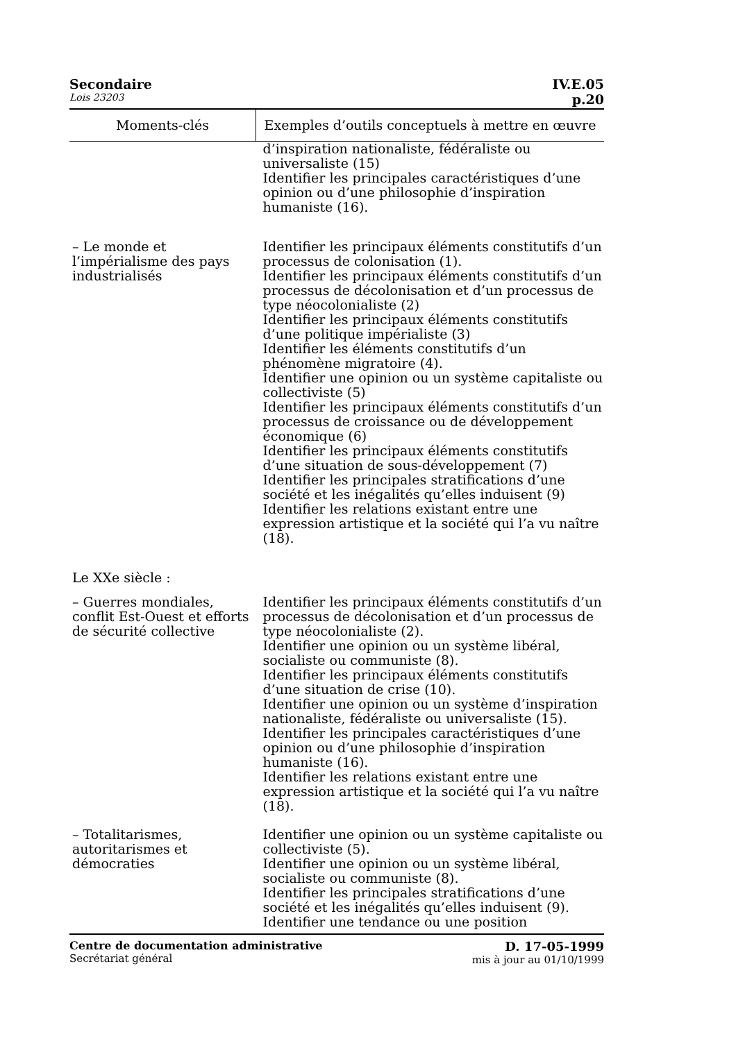Secondaire IV.E.05
Lois 23203 p.20
| Moments-clés | Exemples d’outils conceptuels à mettre en œuvre |
| --- | --- |
| | d’inspiration nationaliste, fédéraliste ou universaliste (15) Identifier les principales caractéristiques d’une opinion ou d’une philosophie d’inspiration humaniste (16). |
| – Le monde et l’impérialisme des pays industrialisés | Identifier les principaux éléments constitutifs d’un processus de colonisation (1). Identifier les principaux éléments constitutifs d’un processus de décolonisation et d’un processus de type néocolonialiste (2) Identifier les principaux éléments constitutifs d’une politique impérialiste (3) Identifier les éléments constitutifs d’un phénomène migratoire (4). Identifier une opinion ou un système capitaliste ou collectiviste (5) Identifier les principaux éléments constitutifs d’un processus de croissance ou de développement économique (6) Identifier les principaux éléments constitutifs d’une situation de sous-développement (7) Identifier les principales stratifications d’une société et les inégalités qu’elles induisent (9) Identifier les relations existant entre une expression artistique et la société qui l’a vu naître (18). |
| Le XXe siècle : | |
| – Guerres mondiales, conflit Est-Ouest et efforts de sécurité collective | Identifier les principaux éléments constitutifs d’un processus de décolonisation et d’un processus de type néocolonialiste (2). Identifier une opinion ou un système libéral, socialiste ou communiste (8). Identifier les principaux éléments constitutifs d’une situation de crise (10). Identifier une opinion ou un système d’inspiration nationaliste, fédéraliste ou universaliste (15). Identifier les principales caractéristiques d’une opinion ou d’une philosophie d’inspiration humaniste (16). Identifier les relations existant entre une expression artistique et la société qui l’a vu naître (18). |
| – Totalitarismes, autoritarismes et démocraties | Identifier une opinion ou un système capitaliste ou collectiviste (5). Identifier une opinion ou un système libéral, socialiste ou communiste (8). Identifier les principales stratifications d’une société et les inégalités qu’elles induisent (9). Identifier une tendance ou une position |
Centre de documentation administrative
Secrétariat général
D. 17-05-1999
mis à jour au 01/10/1999